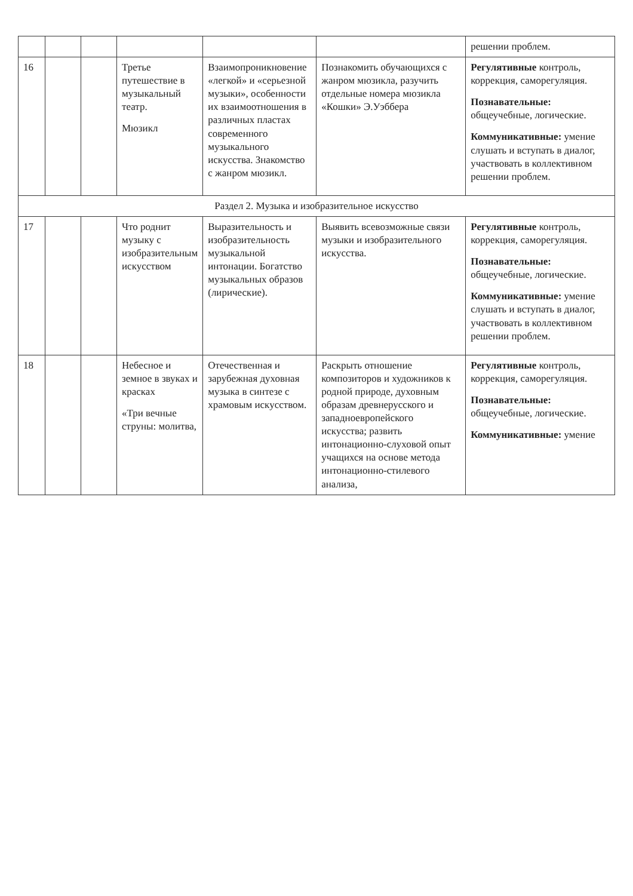| | | | | | | решении проблем. |
| 16 | | | Третье путешествие в музыкальный театр. Мюзикл | Взаимопроникновение «легкой» и «серьезной музыки», особенности их взаимоотношения в различных пластах современного музыкального искусства. Знакомство с жанром мюзикл. | Познакомить обучающихся с жанром мюзикла, разучить отдельные номера мюзикла «Кошки» Э.Уэббера | Регулятивные контроль, коррекция, саморегуляция. Познавательные: общеучебные, логические. Коммуникативные: умение слушать и вступать в диалог, участвовать в коллективном решении проблем. |
| Раздел 2. Музыка и изобразительное искусство | | | | | | |
| 17 | | | Что роднит музыку с изобразительным искусством | Выразительность и изобразительность музыкальной интонации. Богатство музыкальных образов (лирические). | Выявить всевозможные связи музыки и изобразительного искусства. | Регулятивные контроль, коррекция, саморегуляция. Познавательные: общеучебные, логические. Коммуникативные: умение слушать и вступать в диалог, участвовать в коллективном решении проблем. |
| 18 | | | Небесное и земное в звуках и красках «Три вечные струны: молитва, | Отечественная и зарубежная духовная музыка в синтезе с храмовым искусством. | Раскрыть отношение композиторов и художников к родной природе, духовным образам древнерусского и западноевропейского искусства; развить интонационно-слуховой опыт учащихся на основе метода интонационно-стилевого анализа, | Регулятивные контроль, коррекция, саморегуляция. Познавательные: общеучебные, логические. Коммуникативные: умение |